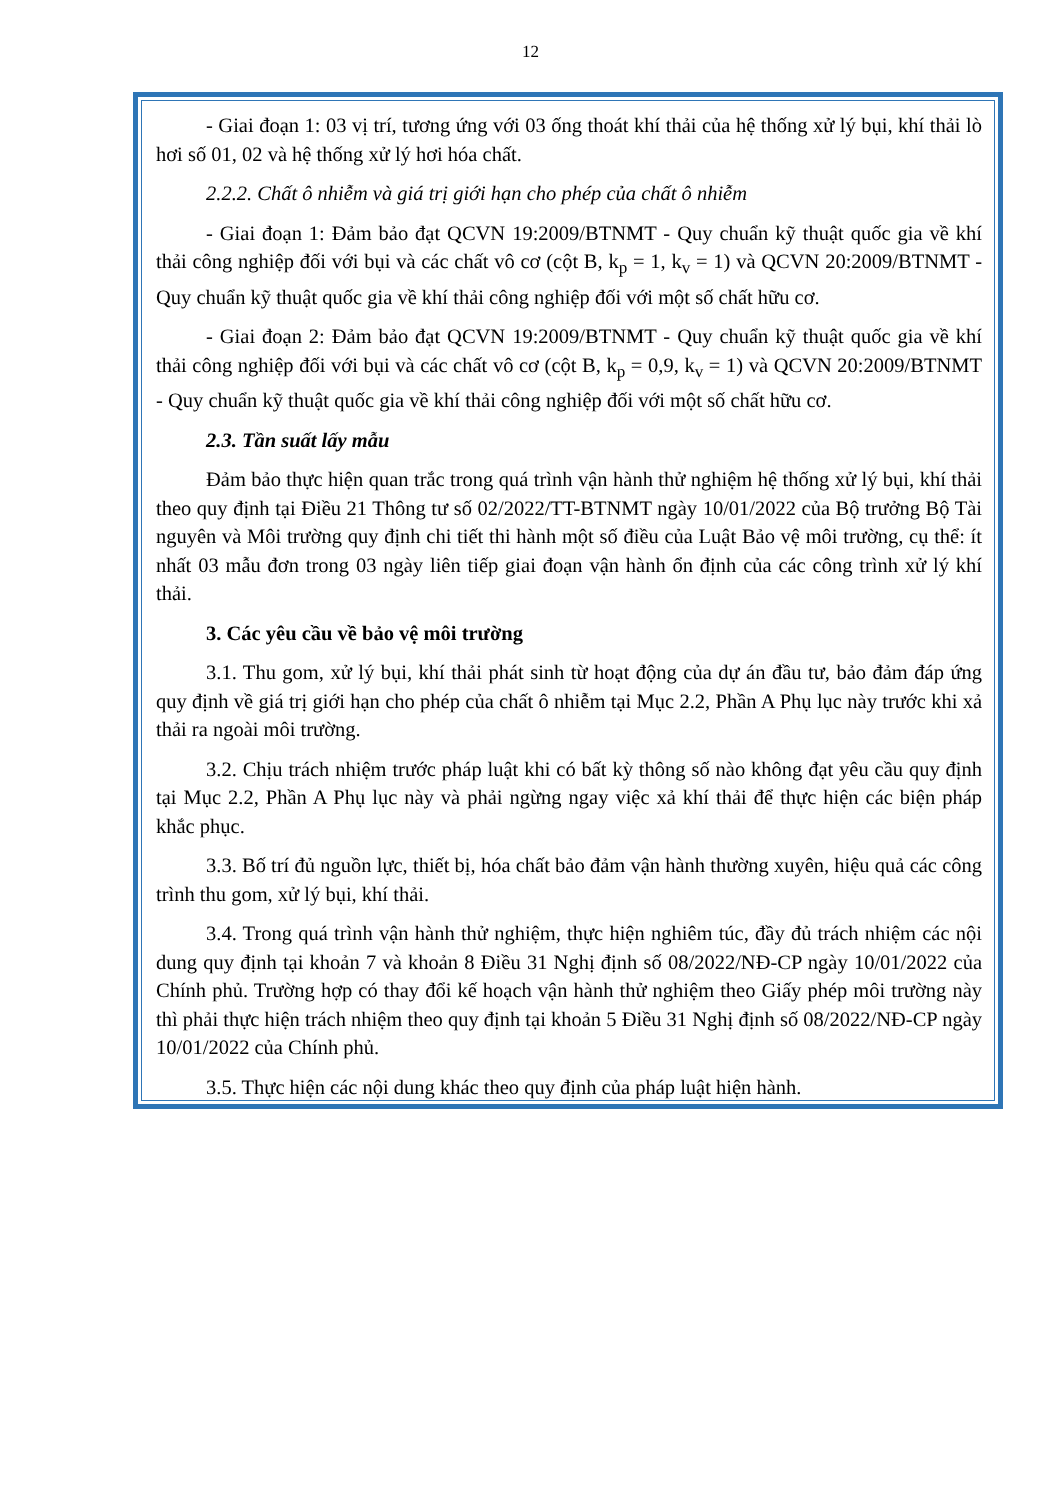12
- Giai đoạn 1: 03 vị trí, tương ứng với 03 ống thoát khí thải của hệ thống xử lý bụi, khí thải lò hơi số 01, 02 và hệ thống xử lý hơi hóa chất.
2.2.2. Chất ô nhiễm và giá trị giới hạn cho phép của chất ô nhiễm
- Giai đoạn 1: Đảm bảo đạt QCVN 19:2009/BTNMT - Quy chuẩn kỹ thuật quốc gia về khí thải công nghiệp đối với bụi và các chất vô cơ (cột B, k<sub>p</sub> = 1, k<sub>v</sub> = 1) và QCVN 20:2009/BTNMT - Quy chuẩn kỹ thuật quốc gia về khí thải công nghiệp đối với một số chất hữu cơ.
- Giai đoạn 2: Đảm bảo đạt QCVN 19:2009/BTNMT - Quy chuẩn kỹ thuật quốc gia về khí thải công nghiệp đối với bụi và các chất vô cơ (cột B, k<sub>p</sub> = 0,9, k<sub>v</sub> = 1) và QCVN 20:2009/BTNMT - Quy chuẩn kỹ thuật quốc gia về khí thải công nghiệp đối với một số chất hữu cơ.
2.3. Tần suất lấy mẫu
Đảm bảo thực hiện quan trắc trong quá trình vận hành thử nghiệm hệ thống xử lý bụi, khí thải theo quy định tại Điều 21 Thông tư số 02/2022/TT-BTNMT ngày 10/01/2022 của Bộ trưởng Bộ Tài nguyên và Môi trường quy định chi tiết thi hành một số điều của Luật Bảo vệ môi trường, cụ thể: ít nhất 03 mẫu đơn trong 03 ngày liên tiếp giai đoạn vận hành ổn định của các công trình xử lý khí thải.
3. Các yêu cầu về bảo vệ môi trường
3.1. Thu gom, xử lý bụi, khí thải phát sinh từ hoạt động của dự án đầu tư, bảo đảm đáp ứng quy định về giá trị giới hạn cho phép của chất ô nhiễm tại Mục 2.2, Phần A Phụ lục này trước khi xả thải ra ngoài môi trường.
3.2. Chịu trách nhiệm trước pháp luật khi có bất kỳ thông số nào không đạt yêu cầu quy định tại Mục 2.2, Phần A Phụ lục này và phải ngừng ngay việc xả khí thải để thực hiện các biện pháp khắc phục.
3.3. Bố trí đủ nguồn lực, thiết bị, hóa chất bảo đảm vận hành thường xuyên, hiệu quả các công trình thu gom, xử lý bụi, khí thải.
3.4. Trong quá trình vận hành thử nghiệm, thực hiện nghiêm túc, đầy đủ trách nhiệm các nội dung quy định tại khoản 7 và khoản 8 Điều 31 Nghị định số 08/2022/NĐ-CP ngày 10/01/2022 của Chính phủ. Trường hợp có thay đổi kế hoạch vận hành thử nghiệm theo Giấy phép môi trường này thì phải thực hiện trách nhiệm theo quy định tại khoản 5 Điều 31 Nghị định số 08/2022/NĐ-CP ngày 10/01/2022 của Chính phủ.
3.5. Thực hiện các nội dung khác theo quy định của pháp luật hiện hành.